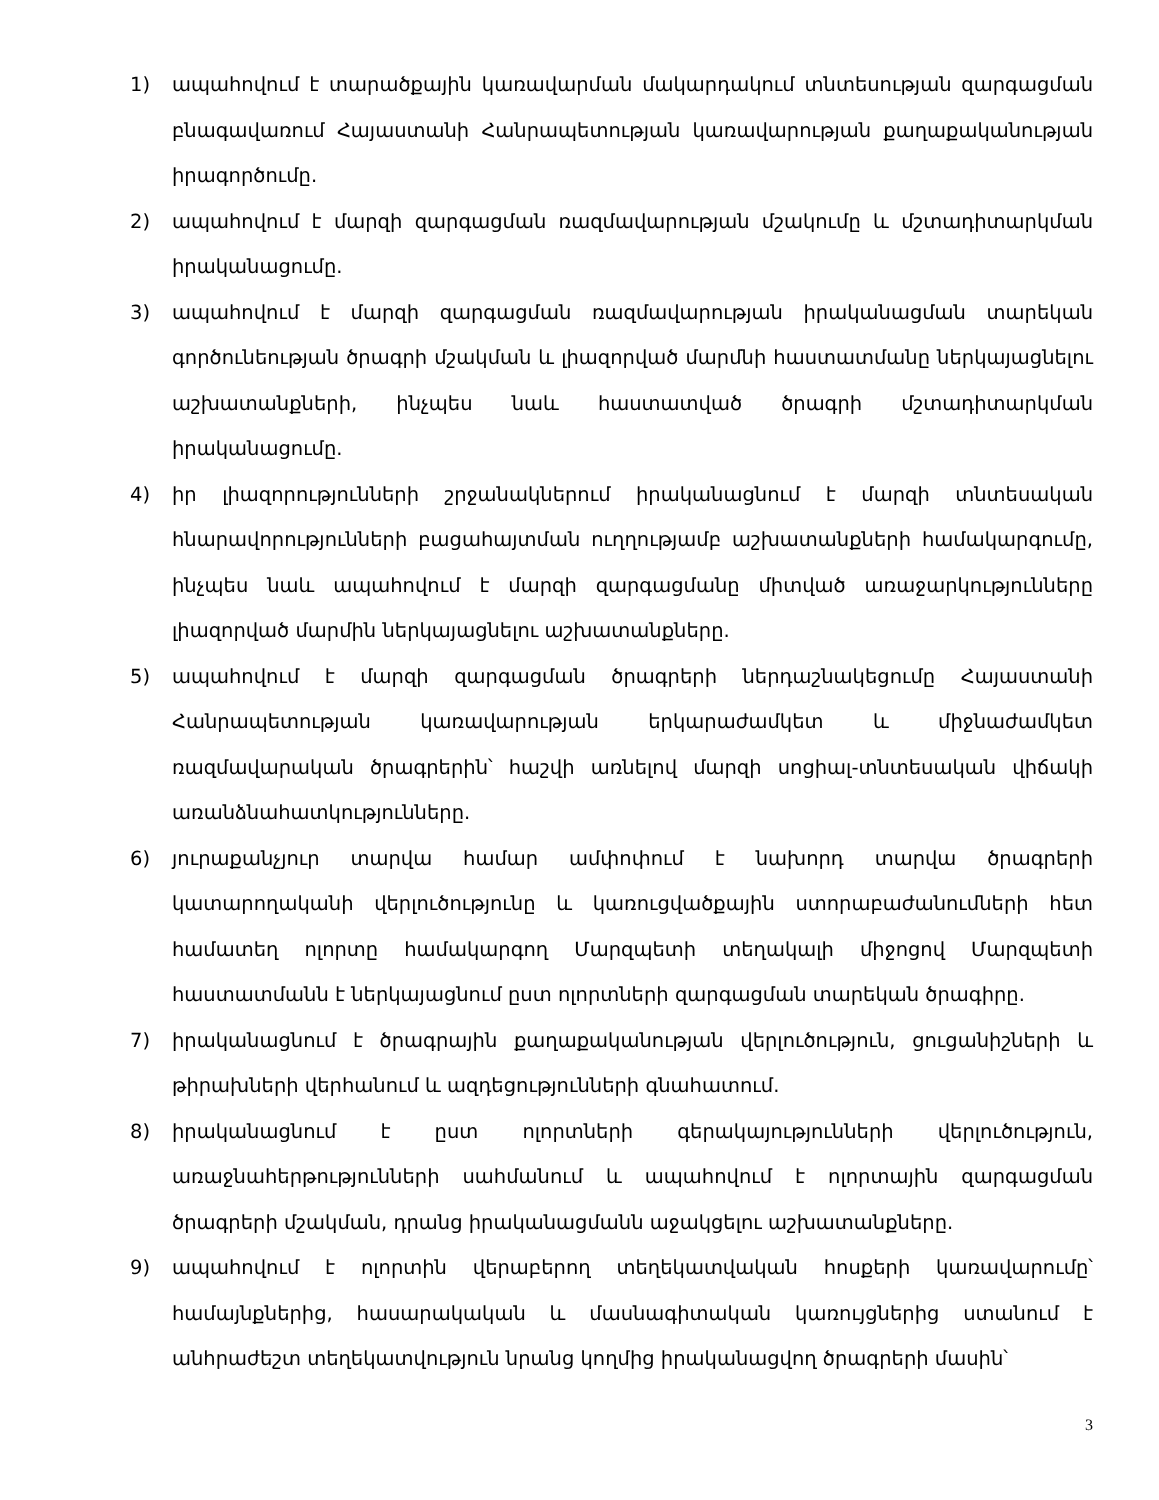1) ապահովում է տարածքային կառավարման մակարդակում տնտեսության զարգացման բնագավառում Հայաստանի Հանրապետության կառավարության քաղաքականության իրագործումը.
2) ապահովում է մարզի զարգացման ռազմավարության մշակումը և մշտադիտարկման իրականացումը.
3) ապահովում է մարզի զարգացման ռազմավարության իրականացման տարեկան գործունեության ծրագրի մշակման և լիազորված մարմնի հաստատմանը ներկայացնելու աշխատանքների, ինչպես նաև հաստատված ծրագրի մշտադիտարկման իրականացումը.
4) իր լիազորությունների շրջանակներում իրականացնում է մարզի տնտեսական հնարավորությունների բացահայտման ուղղությամբ աշխատանքների համակարգումը, ինչպես նաև ապահովում է մարզի զարգացմանը միտված առաջարկությունները լիազորված մարմին ներկայացնելու աշխատանքները.
5) ապահովում է մարզի զարգացման ծրագրերի ներդաշնակեցումը Հայաստանի Հանրապետության կառավարության երկարաժամկետ և միջնաժամկետ ռազմավարական ծրագրերին՝ հաշվի առնելով մարզի սոցիալ-տնտեսական վիճակի առանձնահատկությունները.
6) յուրաքանչյուր տարվա համար ամփոփում է նախորդ տարվա ծրագրերի կատարողականի վերլուծությունը և կառուցվածքային ստորաբաժանումների հետ համատեղ ոլորտը համակարգող Մարզպետի տեղակալի միջոցով Մարզպետի հաստատմանն է ներկայացնում ըստ ոլորտների զարգացման տարեկան ծրագիրը.
7) իրականացնում է ծրագրային քաղաքականության վերլուծություն, ցուցանիշների և թիրախների վերհանում և ազդեցությունների գնահատում.
8) իրականացնում է ըստ ոլորտների գերակայությունների վերլուծություն, առաջնահերթությունների սահմանում և ապահովում է ոլորտային զարգացման ծրագրերի մշակման, դրանց իրականացմանն աջակցելու աշխատանքները.
9) ապահովում է ոլորտին վերաբերող տեղեկատվական հոսքերի կառավարումը՝ համայնքներից, հասարակական և մասնագիտական կառույցներից ստանում է անհրաժեշտ տեղեկատվություն նրանց կողմից իրականացվող ծրագրերի մասին՝
3